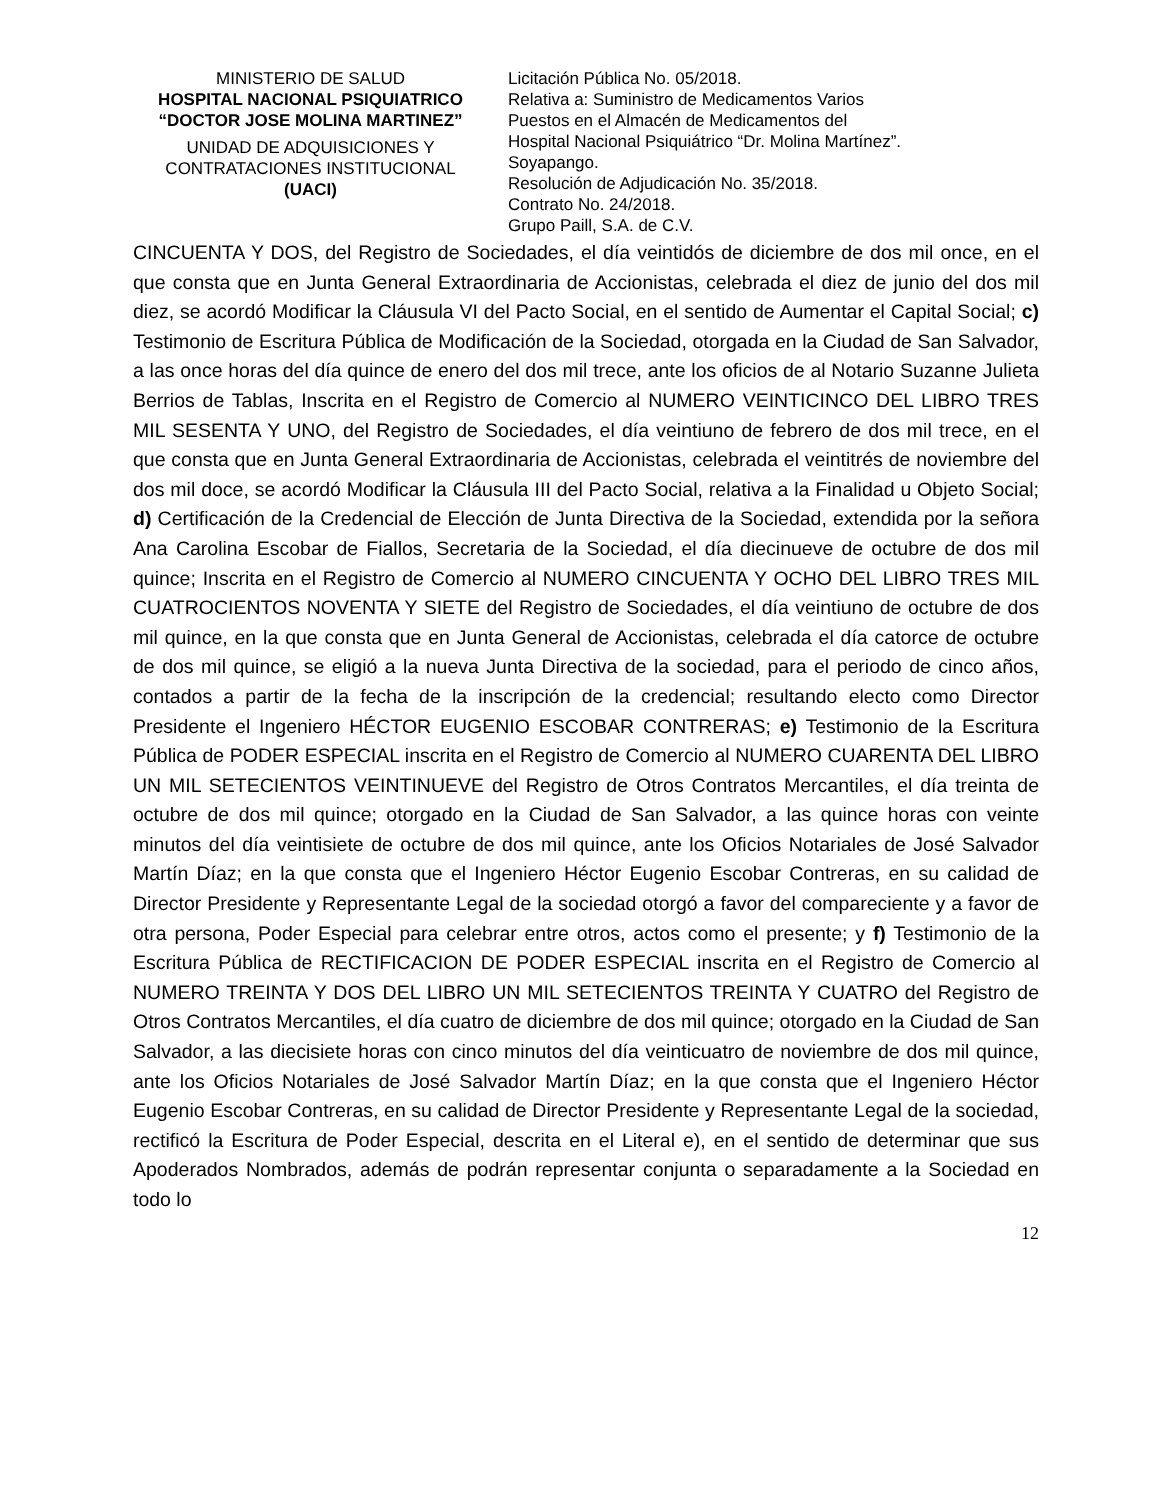MINISTERIO DE SALUD
HOSPITAL NACIONAL PSIQUIATRICO
“DOCTOR JOSE MOLINA MARTINEZ”
UNIDAD DE ADQUISICIONES Y CONTRATACIONES INSTITUCIONAL
(UACI)
Licitación Pública No. 05/2018.
Relativa a: Suministro de Medicamentos Varios
Puestos en el Almacén de Medicamentos del
Hospital Nacional Psiquiátrico “Dr. Molina Martínez”.
Soyapango.
Resolución de Adjudicación No. 35/2018.
Contrato No. 24/2018.
Grupo Paill, S.A. de C.V.
CINCUENTA Y DOS, del Registro de Sociedades, el día veintidós de diciembre de dos mil once, en el que consta que en Junta General Extraordinaria de Accionistas, celebrada el diez de junio del dos mil diez, se acordó Modificar la Cláusula VI del Pacto Social, en el sentido de Aumentar el Capital Social; c) Testimonio de Escritura Pública de Modificación de la Sociedad, otorgada en la Ciudad de San Salvador, a las once horas del día quince de enero del dos mil trece, ante los oficios de al Notario Suzanne Julieta Berrios de Tablas, Inscrita en el Registro de Comercio al NUMERO VEINTICINCO DEL LIBRO TRES MIL SESENTA Y UNO, del Registro de Sociedades, el día veintiuno de febrero de dos mil trece, en el que consta que en Junta General Extraordinaria de Accionistas, celebrada el veintitrés de noviembre del dos mil doce, se acordó Modificar la Cláusula III del Pacto Social, relativa a la Finalidad u Objeto Social; d) Certificación de la Credencial de Elección de Junta Directiva de la Sociedad, extendida por la señora Ana Carolina Escobar de Fiallos, Secretaria de la Sociedad, el día diecinueve de octubre de dos mil quince; Inscrita en el Registro de Comercio al NUMERO CINCUENTA Y OCHO DEL LIBRO TRES MIL CUATROCIENTOS NOVENTA Y SIETE del Registro de Sociedades, el día veintiuno de octubre de dos mil quince, en la que consta que en Junta General de Accionistas, celebrada el día catorce de octubre de dos mil quince, se eligió a la nueva Junta Directiva de la sociedad, para el periodo de cinco años, contados a partir de la fecha de la inscripción de la credencial; resultando electo como Director Presidente el Ingeniero HÉCTOR EUGENIO ESCOBAR CONTRERAS; e) Testimonio de la Escritura Pública de PODER ESPECIAL inscrita en el Registro de Comercio al NUMERO CUARENTA DEL LIBRO UN MIL SETECIENTOS VEINTINUEVE del Registro de Otros Contratos Mercantiles, el día treinta de octubre de dos mil quince; otorgado en la Ciudad de San Salvador, a las quince horas con veinte minutos del día veintisiete de octubre de dos mil quince, ante los Oficios Notariales de José Salvador Martín Díaz; en la que consta que el Ingeniero Héctor Eugenio Escobar Contreras, en su calidad de Director Presidente y Representante Legal de la sociedad otorgó a favor del compareciente y a favor de otra persona, Poder Especial para celebrar entre otros, actos como el presente; y f) Testimonio de la Escritura Pública de RECTIFICACION DE PODER ESPECIAL inscrita en el Registro de Comercio al NUMERO TREINTA Y DOS DEL LIBRO UN MIL SETECIENTOS TREINTA Y CUATRO del Registro de Otros Contratos Mercantiles, el día cuatro de diciembre de dos mil quince; otorgado en la Ciudad de San Salvador, a las diecisiete horas con cinco minutos del día veinticuatro de noviembre de dos mil quince, ante los Oficios Notariales de José Salvador Martín Díaz; en la que consta que el Ingeniero Héctor Eugenio Escobar Contreras, en su calidad de Director Presidente y Representante Legal de la sociedad, rectificó la Escritura de Poder Especial, descrita en el Literal e), en el sentido de determinar que sus Apoderados Nombrados, además de podrán representar conjunta o separadamente a la Sociedad en todo lo
12